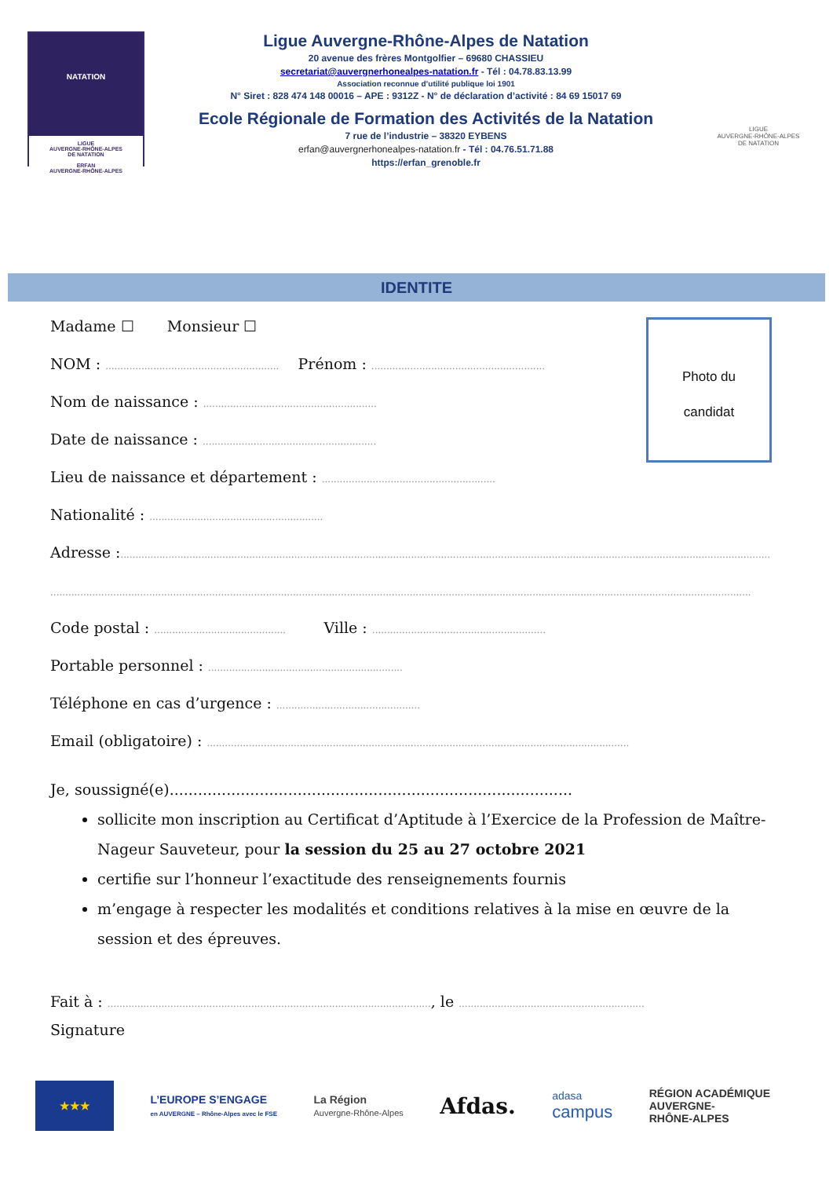NATATION
LIGUE
AUVERGNE-RHÔNE-ALPES
DE NATATION
ERFAN
AUVERGNE-RHÔNE-ALPES
Ligue Auvergne-Rhône-Alpes de Natation
20 avenue des frères Montgolfier – 69680 CHASSIEU
secretariat@auvergnerhonealpes-natation.fr - Tél : 04.78.83.13.99
Association reconnue d’utilité publique loi 1901
N° Siret : 828 474 148 00016 – APE : 9312Z - N° de déclaration d’activité : 84 69 15017 69
Ecole Régionale de Formation des Activités de la Natation
7 rue de l’industrie – 38320 EYBENS
erfan@auvergnerhonealpes-natation.fr - Tél : 04.76.51.71.88
https://erfan_grenoble.fr
LIGUE
AUVERGNE-RHÔNE-ALPES
DE NATATION
IDENTITE
Photo du
candidat
Madame ☐ Monsieur ☐
NOM : .......................................................... Prénom : ..........................................................
Nom de naissance : ..........................................................
Date de naissance : ..........................................................
Lieu de naissance et département : ..........................................................
Nationalité : ..........................................................
Adresse :.........................................................................................................................................................................................................................
..........................................................................................................................................................................................................................................
Code postal : ............................................ Ville : ..........................................................
Portable personnel : .................................................................
Téléphone en cas d’urgence : ................................................
Email (obligatoire) : .............................................................................................................................................
Je, soussigné(e).....................................................................................
sollicite mon inscription au Certificat d’Aptitude à l’Exercice de la Profession de Maître-Nageur Sauveteur, pour la session du 25 au 27 octobre 2021
certifie sur l’honneur l’exactitude des renseignements fournis
m’engage à respecter les modalités et conditions relatives à la mise en œuvre de la session et des épreuves.
Fait à : ............................................................................................................, le ..............................................................
Signature
★★★
L’EUROPE S’ENGAGE
en AUVERGNE – Rhône-Alpes avec le FSE
La Région
Auvergne-Rhône-Alpes
Afdas.
adasa
campus
RÉGION ACADÉMIQUE
AUVERGNE-
RHÔNE-ALPES